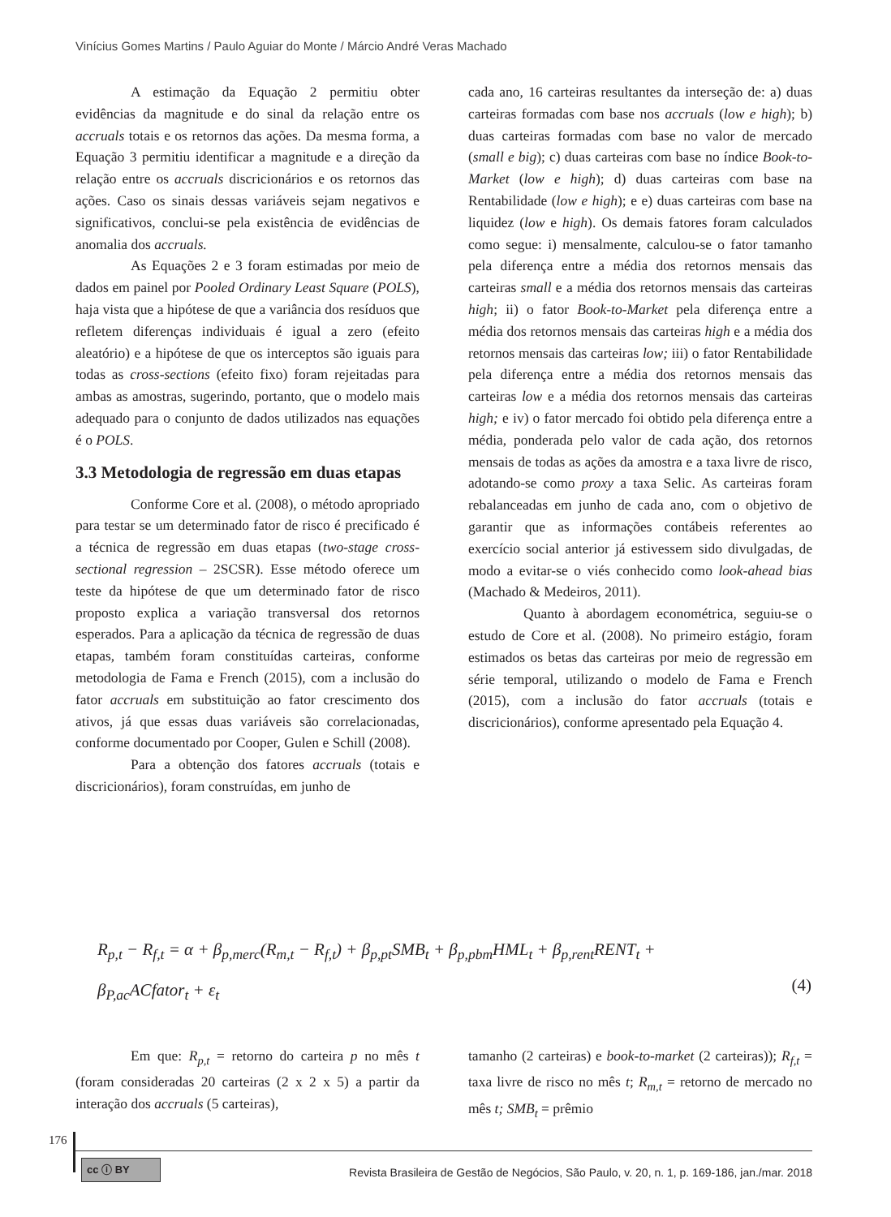Vinícius Gomes Martins / Paulo Aguiar do Monte / Márcio André Veras Machado
A estimação da Equação 2 permitiu obter evidências da magnitude e do sinal da relação entre os accruals totais e os retornos das ações. Da mesma forma, a Equação 3 permitiu identificar a magnitude e a direção da relação entre os accruals discricionários e os retornos das ações. Caso os sinais dessas variáveis sejam negativos e significativos, conclui-se pela existência de evidências de anomalia dos accruals.
As Equações 2 e 3 foram estimadas por meio de dados em painel por Pooled Ordinary Least Square (POLS), haja vista que a hipótese de que a variância dos resíduos que refletem diferenças individuais é igual a zero (efeito aleatório) e a hipótese de que os interceptos são iguais para todas as cross-sections (efeito fixo) foram rejeitadas para ambas as amostras, sugerindo, portanto, que o modelo mais adequado para o conjunto de dados utilizados nas equações é o POLS.
3.3 Metodologia de regressão em duas etapas
Conforme Core et al. (2008), o método apropriado para testar se um determinado fator de risco é precificado é a técnica de regressão em duas etapas (two-stage cross-sectional regression – 2SCSR). Esse método oferece um teste da hipótese de que um determinado fator de risco proposto explica a variação transversal dos retornos esperados. Para a aplicação da técnica de regressão de duas etapas, também foram constituídas carteiras, conforme metodologia de Fama e French (2015), com a inclusão do fator accruals em substituição ao fator crescimento dos ativos, já que essas duas variáveis são correlacionadas, conforme documentado por Cooper, Gulen e Schill (2008).
Para a obtenção dos fatores accruals (totais e discricionários), foram construídas, em junho de
cada ano, 16 carteiras resultantes da interseção de: a) duas carteiras formadas com base nos accruals (low e high); b) duas carteiras formadas com base no valor de mercado (small e big); c) duas carteiras com base no índice Book-to-Market (low e high); d) duas carteiras com base na Rentabilidade (low e high); e e) duas carteiras com base na liquidez (low e high). Os demais fatores foram calculados como segue: i) mensalmente, calculou-se o fator tamanho pela diferença entre a média dos retornos mensais das carteiras small e a média dos retornos mensais das carteiras high; ii) o fator Book-to-Market pela diferença entre a média dos retornos mensais das carteiras high e a média dos retornos mensais das carteiras low; iii) o fator Rentabilidade pela diferença entre a média dos retornos mensais das carteiras low e a média dos retornos mensais das carteiras high; e iv) o fator mercado foi obtido pela diferença entre a média, ponderada pelo valor de cada ação, dos retornos mensais de todas as ações da amostra e a taxa livre de risco, adotando-se como proxy a taxa Selic. As carteiras foram rebalanceadas em junho de cada ano, com o objetivo de garantir que as informações contábeis referentes ao exercício social anterior já estivessem sido divulgadas, de modo a evitar-se o viés conhecido como look-ahead bias (Machado & Medeiros, 2011).
Quanto à abordagem econométrica, seguiu-se o estudo de Core et al. (2008). No primeiro estágio, foram estimados os betas das carteiras por meio de regressão em série temporal, utilizando o modelo de Fama e French (2015), com a inclusão do fator accruals (totais e discricionários), conforme apresentado pela Equação 4.
R<sub>p,t</sub> − R<sub>f,t</sub> = α + β<sub>p,merc</sub>(R<sub>m,t</sub> − R<sub>f,t</sub>) + β<sub>p,pt</sub>SMB<sub>t</sub> + β<sub>p,pbm</sub>HML<sub>t</sub> + β<sub>p,rent</sub>RENT<sub>t</sub> +
β<sub>P,ac</sub>ACfator<sub>t</sub> + ε<sub>t</sub>
(4)
Em que: R<sub>p,t</sub> = retorno do carteira p no mês t (foram consideradas 20 carteiras (2 x 2 x 5) a partir da interação dos accruals (5 carteiras),
tamanho (2 carteiras) e book-to-market (2 carteiras)); R<sub>f,t</sub> = taxa livre de risco no mês t; R<sub>m,t</sub> = retorno de mercado no mês t; SMB<sub>t</sub> = prêmio
176
cc ⓘ BY
Revista Brasileira de Gestão de Negócios, São Paulo, v. 20, n. 1, p. 169-186, jan./mar. 2018